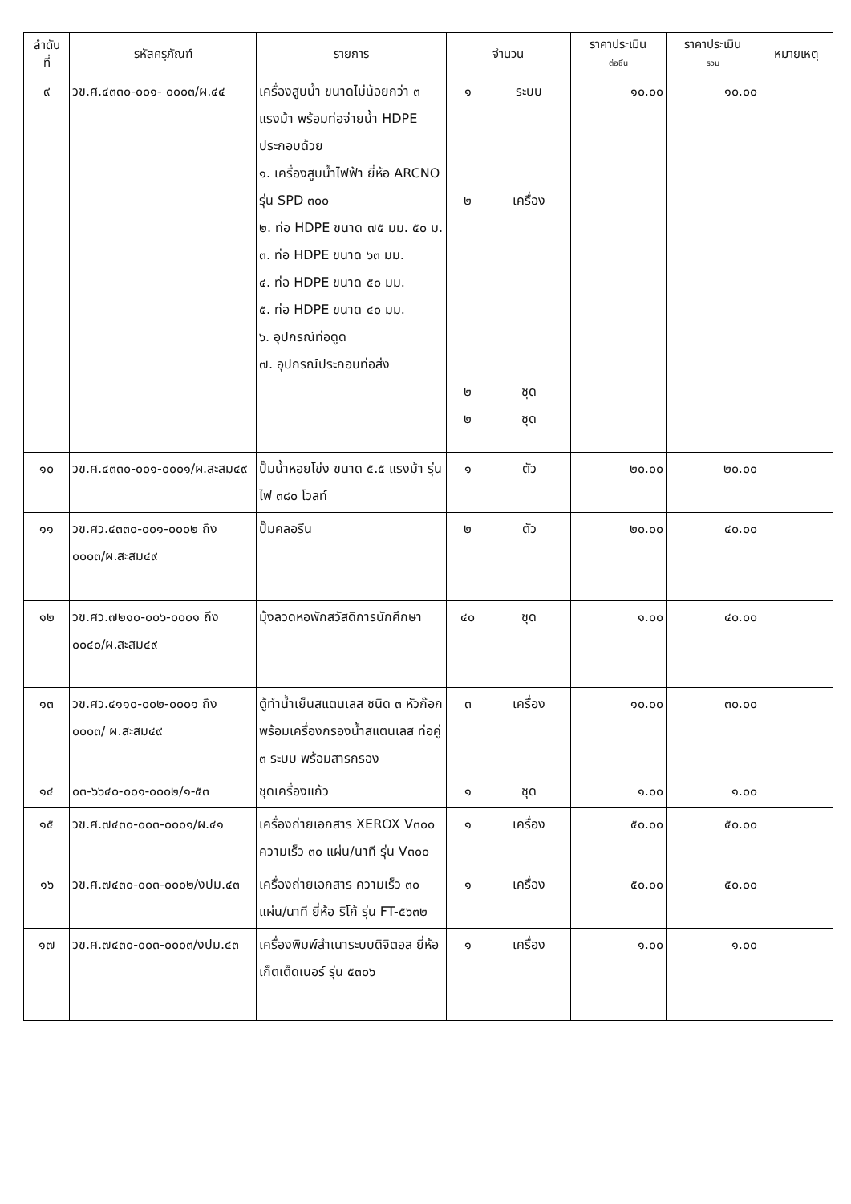| ลำดับ ที่ | รหัสครุภัณฑ์ | รายการ | จำนวน | | ราคาประเมิน ต่อชิ้น | ราคาประเมิน รวม | หมายเหตุ |
| --- | --- | --- | --- | --- | --- | --- | --- |
| ๙ | วข.ศ.๔๓๓๐-๐๐๑- ๐๐๐๓/ผ.๔๔ | เครื่องสูบน้ำ ขนาดไม่น้อยกว่า ๓ แรงม้า พร้อมท่อจ่ายน้ำ HDPE ประกอบด้วย ๑. เครื่องสูบน้ำไฟฟ้า ยี่ห้อ ARCNO รุ่น SPD ๓๐๐ ๒. ท่อ HDPE ขนาด ๗๕ มม. ๕๐ ม. ๓. ท่อ HDPE ขนาด ๖๓ มม. ๔. ท่อ HDPE ขนาด ๕๐ มม. ๕. ท่อ HDPE ขนาด ๔๐ มม. ๖. อุปกรณ์ท่อดูด ๗. อุปกรณ์ประกอบท่อส่ง | ๑ ๒ ๒ ๒ | ระบบ เครื่อง ชุด ชุด | ๑๐.๐๐ | ๑๐.๐๐ | |
| ๑๐ | วข.ศ.๔๓๓๐-๐๐๑-๐๐๐๑/ผ.สะสม๔๙ | ปั๊มน้ำหอยโข่ง ขนาด ๕.๕ แรงม้า รุ่น ไฟ ๓๘๐ โวลท์ | ๑ | ตัว | ๒๐.๐๐ | ๒๐.๐๐ | |
| ๑๑ | วข.ศว.๔๓๓๐-๐๐๑-๐๐๐๒ ถึง ๐๐๐๓/ผ.สะสม๔๙ | ปั๊มคลอรีน | ๒ | ตัว | ๒๐.๐๐ | ๔๐.๐๐ | |
| ๑๒ | วข.ศว.๗๒๑๐-๐๐๖-๐๐๐๑ ถึง ๐๐๔๐/ผ.สะสม๔๙ | มุ้งลวดหอพักสวัสดิการนักศึกษา | ๔๐ | ชุด | ๑.๐๐ | ๔๐.๐๐ | |
| ๑๓ | วข.ศว.๔๑๑๐-๐๐๒-๐๐๐๑ ถึง ๐๐๐๓/ ผ.สะสม๔๙ | ตู้ทำน้ำเย็นสแตนเลส ชนิด ๓ หัวก๊อก พร้อมเครื่องกรองน้ำสแตนเลส ท่อคู่ ๓ ระบบ พร้อมสารกรอง | ๓ | เครื่อง | ๑๐.๐๐ | ๓๐.๐๐ | |
| ๑๔ | ๐๓-๖๖๔๐-๐๐๑-๐๐๐๒/๑-๕๓ | ชุดเครื่องแก้ว | ๑ | ชุด | ๑.๐๐ | ๑.๐๐ | |
| ๑๕ | วข.ศ.๗๔๓๐-๐๐๓-๐๐๐๑/ผ.๔๑ | เครื่องถ่ายเอกสาร XEROX V๓๐๐ ความเร็ว ๓๐ แผ่น/นาที รุ่น V๓๐๐ | ๑ | เครื่อง | ๕๐.๐๐ | ๕๐.๐๐ | |
| ๑๖ | วข.ศ.๗๔๓๐-๐๐๓-๐๐๐๒/งปม.๔๓ | เครื่องถ่ายเอกสาร ความเร็ว ๓๐ แผ่น/นาที ยี่ห้อ ริโก้ รุ่น FT-๕๖๓๒ | ๑ | เครื่อง | ๕๐.๐๐ | ๕๐.๐๐ | |
| ๑๗ | วข.ศ.๗๔๓๐-๐๐๓-๐๐๐๓/งปม.๔๓ | เครื่องพิมพ์สำเนาระบบดิจิตอล ยี่ห้อ เก็ตเต็ดเนอร์ รุ่น ๕๓๐๖ | ๑ | เครื่อง | ๑.๐๐ | ๑.๐๐ | |